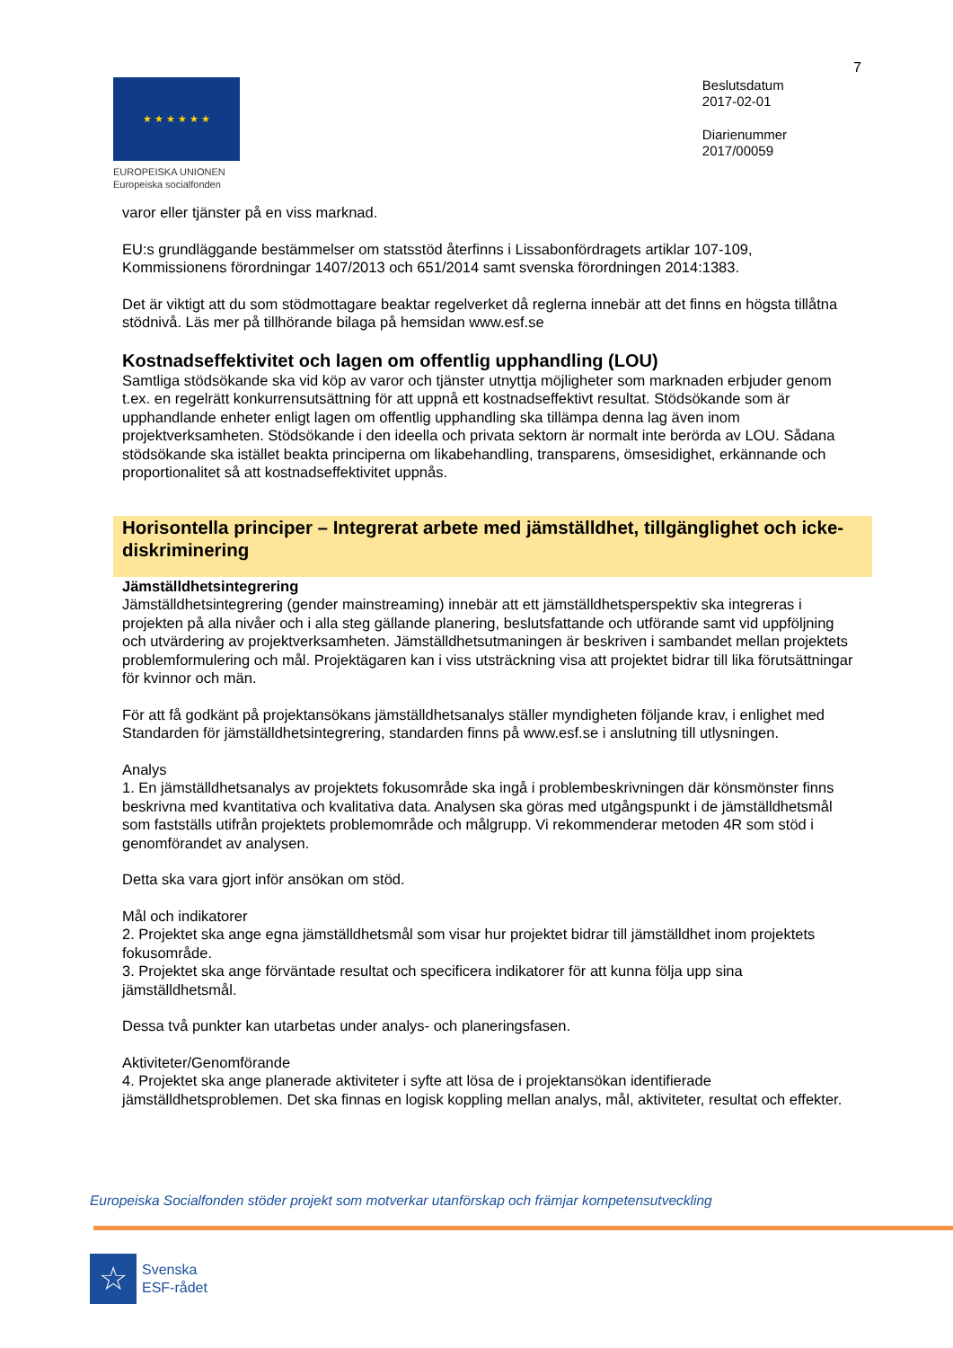7
★ ★ ★ ★ ★ ★
EUROPEISKA UNIONEN
Europeiska socialfonden
Beslutsdatum
2017-02-01
Diarienummer
2017/00059
varor eller tjänster på en viss marknad.
EU:s grundläggande bestämmelser om statsstöd återfinns i Lissabonfördragets artiklar 107-109, Kommissionens förordningar 1407/2013 och 651/2014 samt svenska förordningen 2014:1383.
Det är viktigt att du som stödmottagare beaktar regelverket då reglerna innebär att det finns en högsta tillåtna stödnivå. Läs mer på tillhörande bilaga på hemsidan www.esf.se
Kostnadseffektivitet och lagen om offentlig upphandling (LOU)
Samtliga stödsökande ska vid köp av varor och tjänster utnyttja möjligheter som marknaden erbjuder genom t.ex. en regelrätt konkurrensutsättning för att uppnå ett kostnadseffektivt resultat. Stödsökande som är upphandlande enheter enligt lagen om offentlig upphandling ska tillämpa denna lag även inom projektverksamheten. Stödsökande i den ideella och privata sektorn är normalt inte berörda av LOU. Sådana stödsökande ska istället beakta principerna om likabehandling, transparens, ömsesidighet, erkännande och proportionalitet så att kostnadseffektivitet uppnås.
Horisontella principer – Integrerat arbete med jämställdhet, tillgänglighet och icke-diskriminering
Jämställdhetsintegrering
Jämställdhetsintegrering (gender mainstreaming) innebär att ett jämställdhetsperspektiv ska integreras i projekten på alla nivåer och i alla steg gällande planering, beslutsfattande och utförande samt vid uppföljning och utvärdering av projektverksamheten. Jämställdhetsutmaningen är beskriven i sambandet mellan projektets problemformulering och mål. Projektägaren kan i viss utsträckning visa att projektet bidrar till lika förutsättningar för kvinnor och män.
För att få godkänt på projektansökans jämställdhetsanalys ställer myndigheten följande krav, i enlighet med Standarden för jämställdhetsintegrering, standarden finns på www.esf.se i anslutning till utlysningen.
Analys
1. En jämställdhetsanalys av projektets fokusområde ska ingå i problembeskrivningen där könsmönster finns beskrivna med kvantitativa och kvalitativa data. Analysen ska göras med utgångspunkt i de jämställdhetsmål som fastställs utifrån projektets problemområde och målgrupp. Vi rekommenderar metoden 4R som stöd i genomförandet av analysen.
Detta ska vara gjort inför ansökan om stöd.
Mål och indikatorer
2. Projektet ska ange egna jämställdhetsmål som visar hur projektet bidrar till jämställdhet inom projektets fokusområde.
3. Projektet ska ange förväntade resultat och specificera indikatorer för att kunna följa upp sina jämställdhetsmål.
Dessa två punkter kan utarbetas under analys- och planeringsfasen.
Aktiviteter/Genomförande
4. Projektet ska ange planerade aktiviteter i syfte att lösa de i projektansökan identifierade jämställdhetsproblemen. Det ska finnas en logisk koppling mellan analys, mål, aktiviteter, resultat och effekter.
Europeiska Socialfonden stöder projekt som motverkar utanförskap och främjar kompetensutveckling
☆
Svenska
ESF-rådet